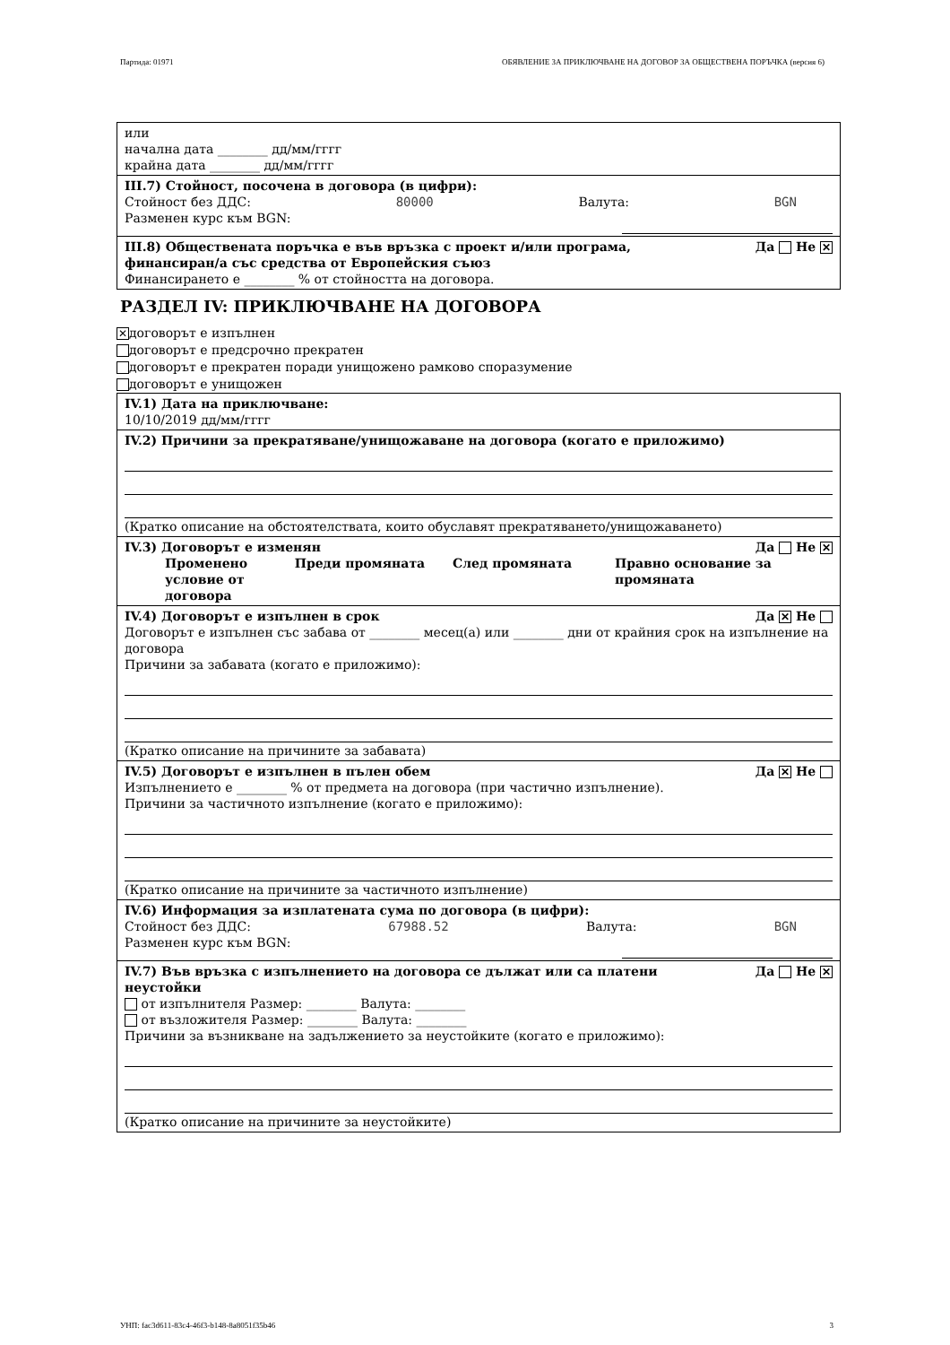Партида: 01971 ОБЯВЛЕНИЕ ЗА ПРИКЛЮЧВАНЕ НА ДОГОВОР ЗА ОБЩЕСТВЕНА ПОРЪЧКА (версия 6)
или
начална дата ________ дд/мм/гггг
крайна дата ________ дд/мм/гггг
III.7) Стойност, посочена в договора (в цифри):
Стойност без ДДС: 80000 Валута: BGN
Разменен курс към BGN:
III.8) Обществената поръчка е във връзка с проект и/или програма,
финансиран/а със средства от Европейския съюз Да Не ✕
Финансирането е ________ % от стойността на договора.
РАЗДЕЛ IV: ПРИКЛЮЧВАНЕ НА ДОГОВОРА
✕ договорът е изпълнен
договорът е предсрочно прекратен
договорът е прекратен поради унищожено рамково споразумение
договорът е унищожен
IV.1) Дата на приключване:
10/10/2019 дд/мм/гггг
IV.2) Причини за прекратяване/унищожаване на договора (когато е приложимо)
(Кратко описание на обстоятелствата, които обуславят прекратяването/унищожаването)
IV.3) Договорът е изменян Да Не ✕
Променено условие от договора Преди промяната След промяната Правно основание за промяната
IV.4) Договорът е изпълнен в срок Да ✕ Не
Договорът е изпълнен със забава от ________ месец(а) или ________ дни от крайния срок на изпълнение на договора
Причини за забавата (когато е приложимо):
(Кратко описание на причините за забавата)
IV.5) Договорът е изпълнен в пълен обем Да ✕ Не
Изпълнението е ________ % от предмета на договора (при частично изпълнение).
Причини за частичното изпълнение (когато е приложимо):
(Кратко описание на причините за частичното изпълнение)
IV.6) Информация за изплатената сума по договора (в цифри):
Стойност без ДДС: 67988.52 Валута: BGN
Разменен курс към BGN:
IV.7) Във връзка с изпълнението на договора се дължат или са платени
неустойки Да Не ✕
от изпълнителя Размер: ________ Валута: ________
от възложителя Размер: ________ Валута: ________
Причини за възникване на задължението за неустойките (когато е приложимо):
(Кратко описание на причините за неустойките)
УНП: fac3d611-83c4-46f3-b148-8a8051f35b46 3